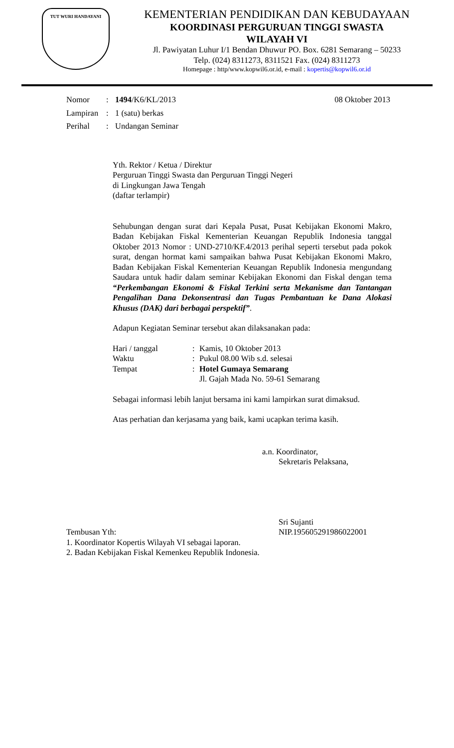TUT WURI HANDAYANI
KEMENTERIAN PENDIDIKAN DAN KEBUDAYAAN
KOORDINASI PERGURUAN TINGGI SWASTA
WILAYAH VI
Jl. Pawiyatan Luhur I/1 Bendan Dhuwur PO. Box. 6281 Semarang – 50233
Telp. (024) 8311273, 8311521 Fax. (024) 8311273
Homepage : http/www.kopwil6.or.id, e-mail : kopertis@kopwil6.or.id
Nomor: 1494/K6/KL/2013 08 Oktober 2013
Lampiran: 1 (satu) berkas
Perihal: Undangan Seminar
Yth. Rektor / Ketua / Direktur
Perguruan Tinggi Swasta dan Perguruan Tinggi Negeri
di Lingkungan Jawa Tengah
(daftar terlampir)
Sehubungan dengan surat dari Kepala Pusat, Pusat Kebijakan Ekonomi Makro, Badan Kebijakan Fiskal Kementerian Keuangan Republik Indonesia tanggal Oktober 2013 Nomor : UND-2710/KF.4/2013 perihal seperti tersebut pada pokok surat, dengan hormat kami sampaikan bahwa Pusat Kebijakan Ekonomi Makro, Badan Kebijakan Fiskal Kementerian Keuangan Republik Indonesia mengundang Saudara untuk hadir dalam seminar Kebijakan Ekonomi dan Fiskal dengan tema “Perkembangan Ekonomi & Fiskal Terkini serta Mekanisme dan Tantangan Pengalihan Dana Dekonsentrasi dan Tugas Pembantuan ke Dana Alokasi Khusus (DAK) dari berbagai perspektif”.
Adapun Kegiatan Seminar tersebut akan dilaksanakan pada:
Hari / tanggal: Kamis, 10 Oktober 2013
Waktu: Pukul 08.00 Wib s.d. selesai
Tempat: Hotel Gumaya Semarang
Jl. Gajah Mada No. 59-61 Semarang
Sebagai informasi lebih lanjut bersama ini kami lampirkan surat dimaksud.
Atas perhatian dan kerjasama yang baik, kami ucapkan terima kasih.
a.n. Koordinator,
Sekretaris Pelaksana,
Sri Sujanti
Tembusan Yth: NIP.195605291986022001
1. Koordinator Kopertis Wilayah VI sebagai laporan.
2. Badan Kebijakan Fiskal Kemenkeu Republik Indonesia.